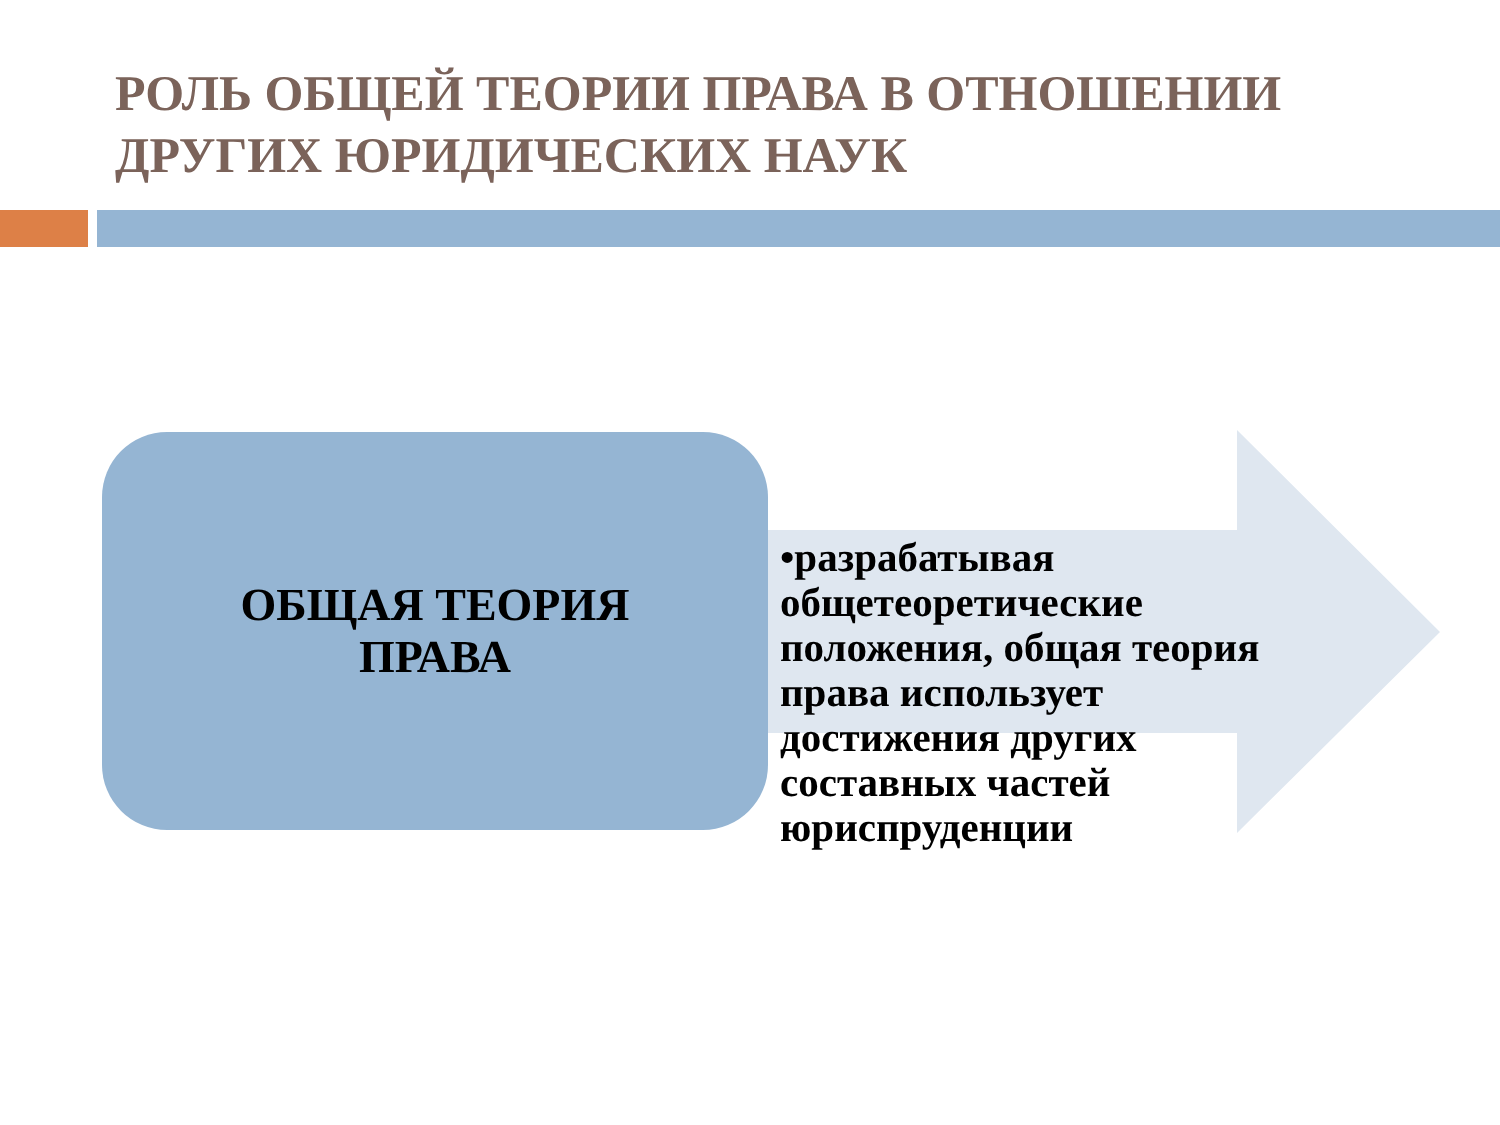РОЛЬ ОБЩЕЙ ТЕОРИИ ПРАВА В ОТНОШЕНИИ ДРУГИХ ЮРИДИЧЕСКИХ НАУК
ОБЩАЯ ТЕОРИЯ
ПРАВА
•разрабатывая общетеоретические положения, общая теория права использует достижения других составных частей юриспруденции